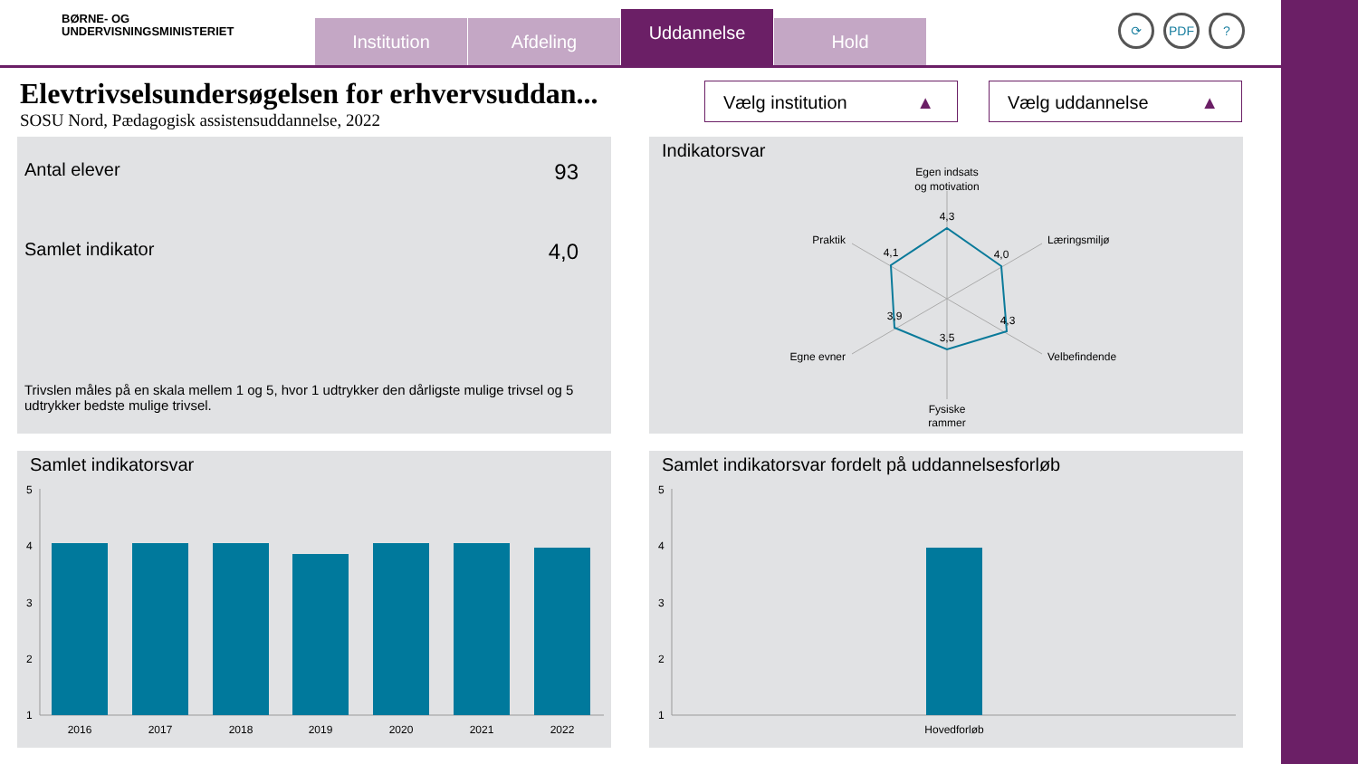BØRNE- OG
UNDERVISNINGSMINISTERIET
Institution
Afdeling
Uddannelse
Hold
⟳ PDF ?
Elevtrivselsundersøgelsen for erhvervsuddan...
SOSU Nord, Pædagogisk assistensuddannelse, 2022
Vælg institution ▲ Vælg uddannelse ▲
Antal elever 93
Samlet indikator 4,0
Trivslen måles på en skala mellem 1 og 5, hvor 1 udtrykker den dårligste mulige trivsel og 5 udtrykker bedste mulige trivsel.
Indikatorsvar
Egen indsats
og motivation
4,3
4,0
4,3
3,5
3,9
4,1
Læringsmiljø
Velbefindende
Praktik
Egne evner
Fysiske
rammer
Samlet indikatorsvar
5
4
3
2
1
2016
2017
2018
2019
2020
2021
2022
Samlet indikatorsvar fordelt på uddannelsesforløb
5
4
3
2
1
Hovedforløb